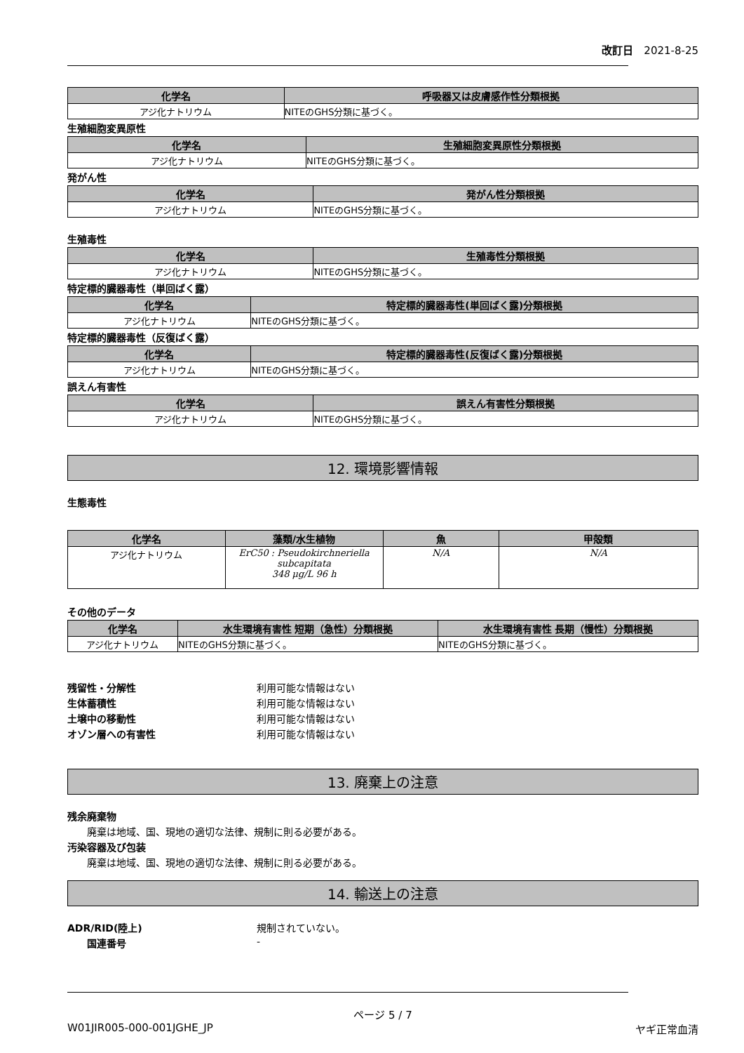改訂日　2021-8-25
| 化学名 | 呼吸器又は皮膚感作性分類根拠 |
| --- | --- |
| アジ化ナトリウム | NITEのGHS分類に基づく。 |
生殖細胞変異原性
| 化学名 | 生殖細胞変異原性分類根拠 |
| --- | --- |
| アジ化ナトリウム | NITEのGHS分類に基づく。 |
発がん性
| 化学名 | 発がん性分類根拠 |
| --- | --- |
| アジ化ナトリウム | NITEのGHS分類に基づく。 |
生殖毒性
| 化学名 | 生殖毒性分類根拠 |
| --- | --- |
| アジ化ナトリウム | NITEのGHS分類に基づく。 |
特定標的臓器毒性（単回ばく露）
| 化学名 | 特定標的臓器毒性(単回ばく露)分類根拠 |
| --- | --- |
| アジ化ナトリウム | NITEのGHS分類に基づく。 |
特定標的臓器毒性（反復ばく露）
| 化学名 | 特定標的臓器毒性(反復ばく露)分類根拠 |
| --- | --- |
| アジ化ナトリウム | NITEのGHS分類に基づく。 |
誤えん有害性
| 化学名 | 誤えん有害性分類根拠 |
| --- | --- |
| アジ化ナトリウム | NITEのGHS分類に基づく。 |
12. 環境影響情報
生態毒性
| 化学名 | 藻類/水生植物 | 魚 | 甲殻類 |
| --- | --- | --- | --- |
| アジ化ナトリウム | ErC50 : Pseudokirchneriella subcapitata 348 μg/L 96 h | N/A | N/A |
その他のデータ
| 化学名 | 水生環境有害性 短期（急性）分類根拠 | 水生環境有害性 長期（慢性）分類根拠 |
| --- | --- | --- |
| アジ化ナトリウム | NITEのGHS分類に基づく。 | NITEのGHS分類に基づく。 |
残留性・分解性 利用可能な情報はない
生体蓄積性 利用可能な情報はない
土壌中の移動性 利用可能な情報はない
オゾン層への有害性 利用可能な情報はない
13. 廃棄上の注意
残余廃棄物
廃棄は地域、国、現地の適切な法律、規制に則る必要がある。
汚染容器及び包装
廃棄は地域、国、現地の適切な法律、規制に則る必要がある。
14. 輸送上の注意
ADR/RID(陸上) 規制されていない。
国連番号 -
ページ 5 / 7
W01JIR005-000-001JGHE_JP ヤギ正常血清